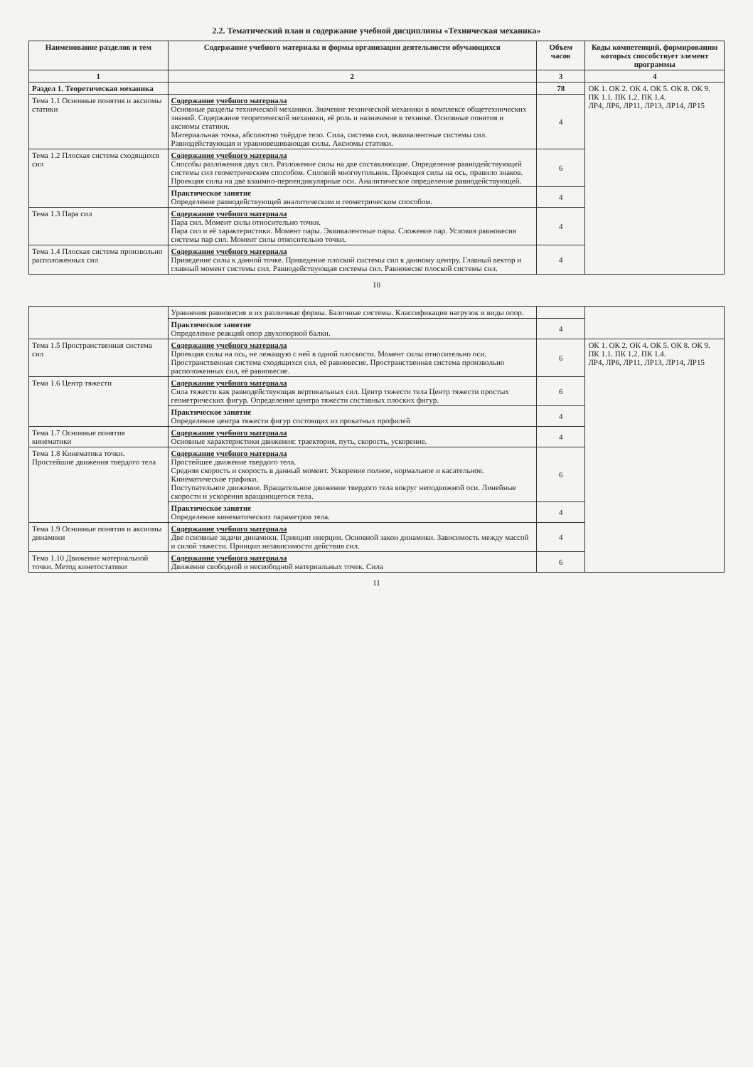2.2. Тематический план и содержание учебной дисциплины «Техническая механика»
| Наименование разделов и тем | Содержание учебного материала и формы организации деятельности обучающихся | Объем часов | Коды компетенций, формированию которых способствует элемент программы |
| --- | --- | --- | --- |
| 1 | 2 | 3 | 4 |
| Раздел 1. Теоретическая механика | | 78 | ОК 1. ОК 2. ОК 4. ОК 5. ОК 8. ОК 9. ПК 1.1. ПК 1.2. ПК 1.4. ЛР4, ЛР6, ЛР11, ЛР13, ЛР14, ЛР15 |
| Тема 1.1 Основные понятия и аксиомы статики | Содержание учебного материала Основные разделы технической механики. Значение технической механики в комплексе общетехнических знаний. Содержание теоретической механики, её роль и назначение в технике. Основные понятия и аксиомы статики. Материальная точка, абсолютно твёрдое тело. Сила, система сил, эквивалентные системы сил. Равнодействующая и уравновешивающая силы. Аксиомы статики. | 4 | |
| Тема 1.2 Плоская система сходящихся сил | Содержание учебного материала Способы разложения двух сил. Разложение силы на две составляющие. Определение равнодействующей системы сил геометрическим способом. Силовой многоугольник. Проекция силы на ось, правило знаков. Проекция силы на две взаимно-перпендикулярные оси. Аналитическое определение равнодействующей. | 6 | |
| | Практическое занятие Определение равнодействующей аналитическим и геометрическим способом. | 4 | |
| Тема 1.3 Пара сил | Содержание учебного материала Пара сил. Момент силы относительно точки. Пара сил и её характеристики. Момент пары. Эквивалентные пары. Сложение пар. Условия равновесия системы пар сил. Момент силы относительно точки. | 4 | |
| Тема 1.4 Плоская система произвольно расположенных сил | Содержание учебного материала Приведение силы к данной точке. Приведение плоской системы сил к данному центру. Главный вектор и главный момент системы сил. Равнодействующая системы сил. Равновесие плоской системы сил. | 4 | |
10
| | Уравнения равновесия и их различные формы. Балочные системы. Классификация нагрузок и виды опор. | | |
| | Практическое занятие Определение реакций опор двухопорной балки. | 4 | |
| Тема 1.5 Пространственная система сил | Содержание учебного материала Проекция силы на ось, не лежащую с ней в одной плоскости. Момент силы относительно оси. Пространственная система сходящихся сил, её равновесие. Пространственная система произвольно расположенных сил, её равновесие. | 6 | ОК 1. ОК 2. ОК 4. ОК 5. ОК 8. ОК 9. ПК 1.1. ПК 1.2. ПК 1.4. ЛР4, ЛР6, ЛР11, ЛР13, ЛР14, ЛР15 |
| Тема 1.6 Центр тяжести | Содержание учебного материала Сила тяжести как равнодействующая вертикальных сил. Центр тяжести тела Центр тяжести простых геометрических фигур. Определение центра тяжести составных плоских фигур. | 6 | |
| | Практическое занятие Определение центра тяжести фигур состоящих из прокатных профилей | 4 | |
| Тема 1.7 Основные понятия кинематики | Содержание учебного материала Основные характеристики движения: траектория, путь, скорость, ускорение. | 4 | |
| Тема 1.8 Кинематика точки. Простейшие движения твердого тела | Содержание учебного материала Простейшее движение твердого тела. Средняя скорость и скорость в данный момент. Ускорение полное, нормальное и касательное. Кинематические графики. Поступательное движение. Вращательное движение твердого тела вокруг неподвижной оси. Линейные скорости и ускорения вращающегося тела. | 6 | |
| | Практическое занятие Определение кинематических параметров тела. | 4 | |
| Тема 1.9 Основные понятия и аксиомы динамики | Содержание учебного материала Две основные задачи динамики. Принцип инерции. Основной закон динамики. Зависимость между массой и силой тяжести. Принцип независимости действия сил. | 4 | |
| Тема 1.10 Движение материальной точки. Метод кинетостатики | Содержание учебного материала Движение свободной и несвободной материальных точек. Сила | 6 | |
11